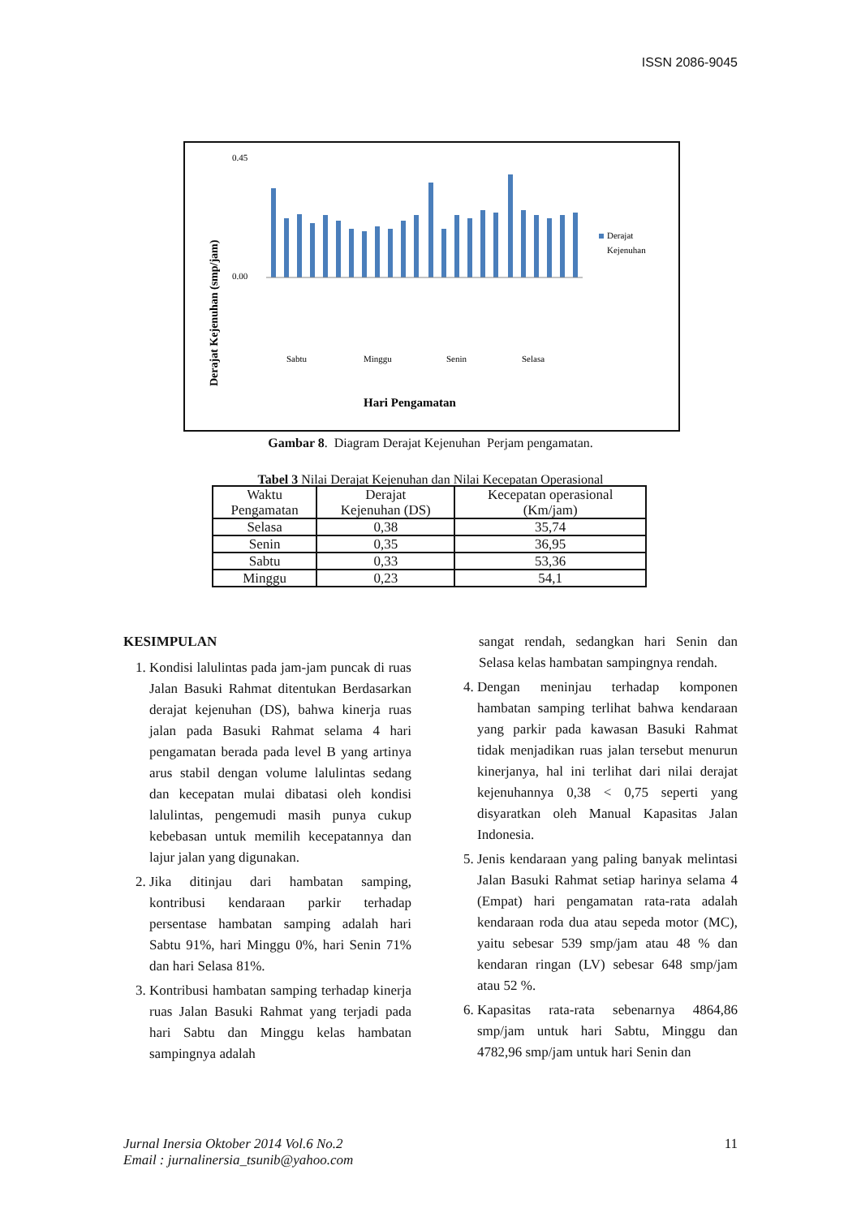ISSN 2086-9045
Derajat Kejenuhan (smp/jam)
0.00
0.45
Derajat
Kejenuhan
Sabtu
Minggu
Senin
Selasa
Hari Pengamatan
Gambar 8. Diagram Derajat Kejenuhan Perjam pengamatan.
Tabel 3 Nilai Derajat Kejenuhan dan Nilai Kecepatan Operasional
| Waktu Pengamatan | Derajat Kejenuhan (DS) | Kecepatan operasional (Km/jam) |
| --- | --- | --- |
| Selasa | 0,38 | 35,74 |
| Senin | 0,35 | 36,95 |
| Sabtu | 0,33 | 53,36 |
| Minggu | 0,23 | 54,1 |
KESIMPULAN
1. Kondisi lalulintas pada jam-jam puncak di ruas Jalan Basuki Rahmat ditentukan Berdasarkan derajat kejenuhan (DS), bahwa kinerja ruas jalan pada Basuki Rahmat selama 4 hari pengamatan berada pada level B yang artinya arus stabil dengan volume lalulintas sedang dan kecepatan mulai dibatasi oleh kondisi lalulintas, pengemudi masih punya cukup kebebasan untuk memilih kecepatannya dan lajur jalan yang digunakan.
2. Jika ditinjau dari hambatan samping, kontribusi kendaraan parkir terhadap persentase hambatan samping adalah hari Sabtu 91%, hari Minggu 0%, hari Senin 71% dan hari Selasa 81%.
3. Kontribusi hambatan samping terhadap kinerja ruas Jalan Basuki Rahmat yang terjadi pada hari Sabtu dan Minggu kelas hambatan sampingnya adalah
sangat rendah, sedangkan hari Senin dan Selasa kelas hambatan sampingnya rendah.
4. Dengan meninjau terhadap komponen hambatan samping terlihat bahwa kendaraan yang parkir pada kawasan Basuki Rahmat tidak menjadikan ruas jalan tersebut menurun kinerjanya, hal ini terlihat dari nilai derajat kejenuhannya 0,38 < 0,75 seperti yang disyaratkan oleh Manual Kapasitas Jalan Indonesia.
5. Jenis kendaraan yang paling banyak melintasi Jalan Basuki Rahmat setiap harinya selama 4 (Empat) hari pengamatan rata-rata adalah kendaraan roda dua atau sepeda motor (MC), yaitu sebesar 539 smp/jam atau 48 % dan kendaran ringan (LV) sebesar 648 smp/jam atau 52 %.
6. Kapasitas rata-rata sebenarnya 4864,86 smp/jam untuk hari Sabtu, Minggu dan 4782,96 smp/jam untuk hari Senin dan
11 Jurnal Inersia Oktober 2014 Vol.6 No.2
Email : jurnalinersia_tsunib@yahoo.com